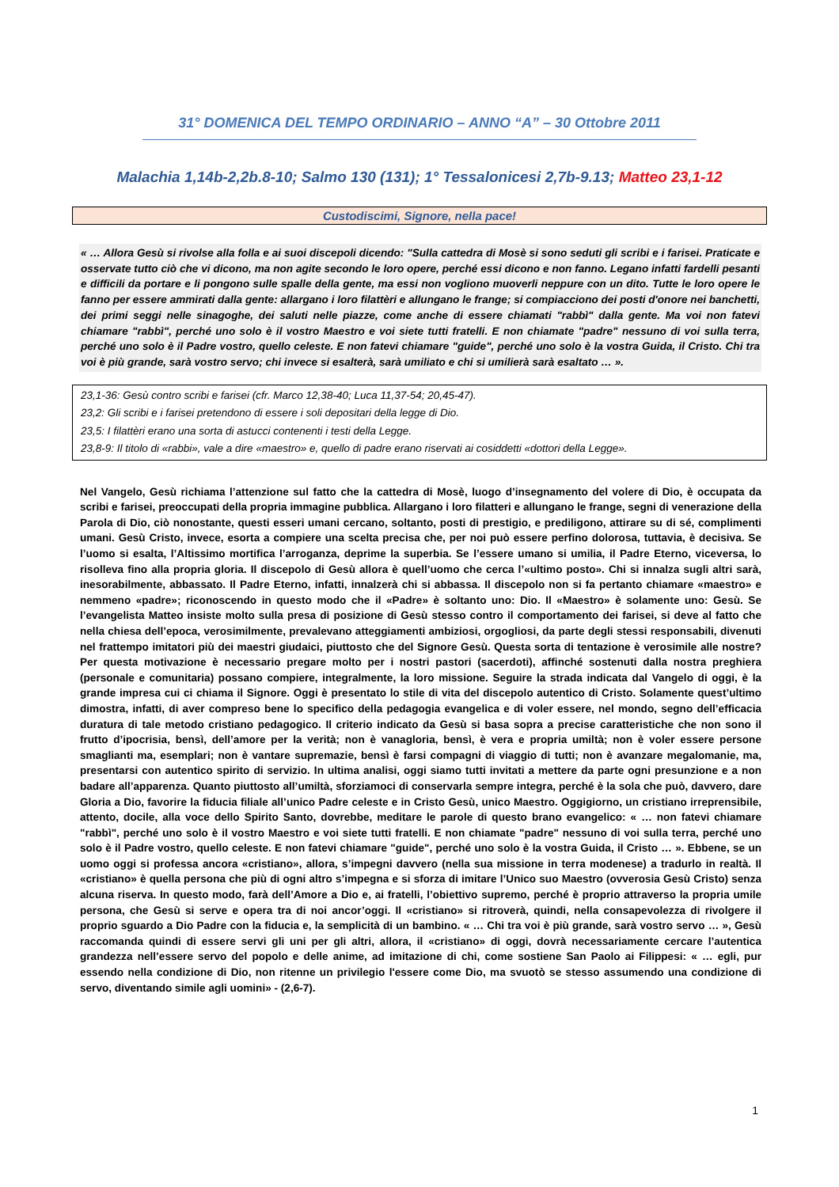31° DOMENICA DEL TEMPO ORDINARIO – ANNO “A” – 30 Ottobre 2011
Malachia 1,14b-2,2b.8-10; Salmo 130 (131); 1° Tessalonicesi 2,7b-9.13; Matteo 23,1-12
Custodiscimi, Signore, nella pace!
« … Allora Gesù si rivolse alla folla e ai suoi discepoli dicendo: "Sulla cattedra di Mosè si sono seduti gli scribi e i farisei. Praticate e osservate tutto ciò che vi dicono, ma non agite secondo le loro opere, perché essi dicono e non fanno. Legano infatti fardelli pesanti e difficili da portare e li pongono sulle spalle della gente, ma essi non vogliono muoverli neppure con un dito. Tutte le loro opere le fanno per essere ammirati dalla gente: allargano i loro filattèri e allungano le frange; si compiacciono dei posti d'onore nei banchetti, dei primi seggi nelle sinagoghe, dei saluti nelle piazze, come anche di essere chiamati "rabbì" dalla gente. Ma voi non fatevi chiamare "rabbì", perché uno solo è il vostro Maestro e voi siete tutti fratelli. E non chiamate "padre" nessuno di voi sulla terra, perché uno solo è il Padre vostro, quello celeste. E non fatevi chiamare "guide", perché uno solo è la vostra Guida, il Cristo. Chi tra voi è più grande, sarà vostro servo; chi invece si esalterà, sarà umiliato e chi si umilierà sarà esaltato … ».
23,1-36: Gesù contro scribi e farisei (cfr. Marco 12,38-40; Luca 11,37-54; 20,45-47).
23,2: Gli scribi e i farisei pretendono di essere i soli depositari della legge di Dio.
23,5: I filattèri erano una sorta di astucci contenenti i testi della Legge.
23,8-9: Il titolo di «rabbi», vale a dire «maestro» e, quello di padre erano riservati ai cosiddetti «dottori della Legge».
Nel Vangelo, Gesù richiama l’attenzione sul fatto che la cattedra di Mosè, luogo d’insegnamento del volere di Dio, è occupata da scribi e farisei, preoccupati della propria immagine pubblica. Allargano i loro filatteri e allungano le frange, segni di venerazione della Parola di Dio, ciò nonostante, questi esseri umani cercano, soltanto, posti di prestigio, e prediligono, attirare su di sé, complimenti umani. Gesù Cristo, invece, esorta a compiere una scelta precisa che, per noi può essere perfino dolorosa, tuttavia, è decisiva. Se l’uomo si esalta, l’Altissimo mortifica l’arroganza, deprime la superbia. Se l’essere umano si umilia, il Padre Eterno, viceversa, lo risolleva fino alla propria gloria. Il discepolo di Gesù allora è quell’uomo che cerca l’«ultimo posto». Chi si innalza sugli altri sarà, inesorabilmente, abbassato. Il Padre Eterno, infatti, innalzerà chi si abbassa. Il discepolo non si fa pertanto chiamare «maestro» e nemmeno «padre»; riconoscendo in questo modo che il «Padre» è soltanto uno: Dio. Il «Maestro» è solamente uno: Gesù. Se l’evangelista Matteo insiste molto sulla presa di posizione di Gesù stesso contro il comportamento dei farisei, si deve al fatto che nella chiesa dell’epoca, verosimilmente, prevalevano atteggiamenti ambiziosi, orgogliosi, da parte degli stessi responsabili, divenuti nel frattempo imitatori più dei maestri giudaici, piuttosto che del Signore Gesù. Questa sorta di tentazione è verosimile alle nostre? Per questa motivazione è necessario pregare molto per i nostri pastori (sacerdoti), affinché sostenuti dalla nostra preghiera (personale e comunitaria) possano compiere, integralmente, la loro missione. Seguire la strada indicata dal Vangelo di oggi, è la grande impresa cui ci chiama il Signore. Oggi è presentato lo stile di vita del discepolo autentico di Cristo. Solamente quest’ultimo dimostra, infatti, di aver compreso bene lo specifico della pedagogia evangelica e di voler essere, nel mondo, segno dell’efficacia duratura di tale metodo cristiano pedagogico. Il criterio indicato da Gesù si basa sopra a precise caratteristiche che non sono il frutto d’ipocrisia, bensì, dell’amore per la verità; non è vanagloria, bensì, è vera e propria umiltà; non è voler essere persone smaglianti ma, esemplari; non è vantare supremazie, bensì è farsi compagni di viaggio di tutti; non è avanzare megalomanie, ma, presentarsi con autentico spirito di servizio. In ultima analisi, oggi siamo tutti invitati a mettere da parte ogni presunzione e a non badare all’apparenza. Quanto piuttosto all’umiltà, sforziamoci di conservarla sempre integra, perché è la sola che può, davvero, dare Gloria a Dio, favorire la fiducia filiale all’unico Padre celeste e in Cristo Gesù, unico Maestro. Oggigiorno, un cristiano irreprensibile, attento, docile, alla voce dello Spirito Santo, dovrebbe, meditare le parole di questo brano evangelico: « … non fatevi chiamare "rabbì", perché uno solo è il vostro Maestro e voi siete tutti fratelli. E non chiamate "padre" nessuno di voi sulla terra, perché uno solo è il Padre vostro, quello celeste. E non fatevi chiamare "guide", perché uno solo è la vostra Guida, il Cristo … ». Ebbene, se un uomo oggi si professa ancora «cristiano», allora, s’impegni davvero (nella sua missione in terra modenese) a tradurlo in realtà. Il «cristiano» è quella persona che più di ogni altro s’impegna e si sforza di imitare l’Unico suo Maestro (ovverosia Gesù Cristo) senza alcuna riserva. In questo modo, farà dell’Amore a Dio e, ai fratelli, l’obiettivo supremo, perché è proprio attraverso la propria umile persona, che Gesù si serve e opera tra di noi ancor’oggi. Il «cristiano» si ritroverà, quindi, nella consapevolezza di rivolgere il proprio sguardo a Dio Padre con la fiducia e, la semplicità di un bambino. « … Chi tra voi è più grande, sarà vostro servo … », Gesù raccomanda quindi di essere servi gli uni per gli altri, allora, il «cristiano» di oggi, dovrà necessariamente cercare l’autentica grandezza nell’essere servo del popolo e delle anime, ad imitazione di chi, come sostiene San Paolo ai Filippesi: « … egli, pur essendo nella condizione di Dio, non ritenne un privilegio l'essere come Dio, ma svuotò se stesso assumendo una condizione di servo, diventando simile agli uomini» - (2,6-7).
1